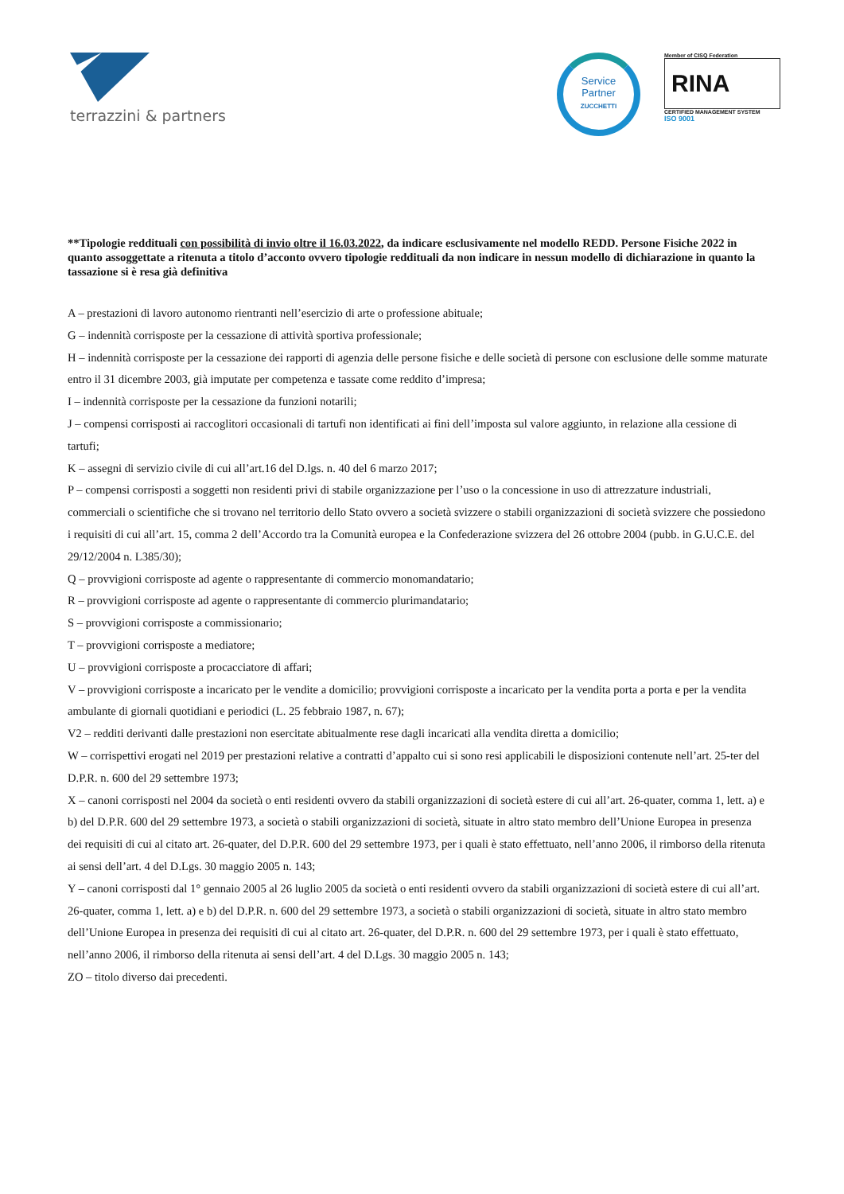terrazzini & partners
Service
Partner
ZUCCHETTI
Member of CISQ Federation
RINA
CERTIFIED MANAGEMENT SYSTEM
ISO 9001
**Tipologie reddituali con possibilità di invio oltre il 16.03.2022, da indicare esclusivamente nel modello REDD. Persone Fisiche 2022 in quanto assoggettate a ritenuta a titolo d’acconto ovvero tipologie reddituali da non indicare in nessun modello di dichiarazione in quanto la tassazione si è resa già definitiva
A – prestazioni di lavoro autonomo rientranti nell’esercizio di arte o professione abituale;
G – indennità corrisposte per la cessazione di attività sportiva professionale;
H – indennità corrisposte per la cessazione dei rapporti di agenzia delle persone fisiche e delle società di persone con esclusione delle somme maturate entro il 31 dicembre 2003, già imputate per competenza e tassate come reddito d’impresa;
I – indennità corrisposte per la cessazione da funzioni notarili;
J – compensi corrisposti ai raccoglitori occasionali di tartufi non identificati ai fini dell’imposta sul valore aggiunto, in relazione alla cessione di tartufi;
K – assegni di servizio civile di cui all’art.16 del D.lgs. n. 40 del 6 marzo 2017;
P – compensi corrisposti a soggetti non residenti privi di stabile organizzazione per l’uso o la concessione in uso di attrezzature industriali, commerciali o scientifiche che si trovano nel territorio dello Stato ovvero a società svizzere o stabili organizzazioni di società svizzere che possiedono i requisiti di cui all’art. 15, comma 2 dell’Accordo tra la Comunità europea e la Confederazione svizzera del 26 ottobre 2004 (pubb. in G.U.C.E. del 29/12/2004 n. L385/30);
Q – provvigioni corrisposte ad agente o rappresentante di commercio monomandatario;
R – provvigioni corrisposte ad agente o rappresentante di commercio plurimandatario;
S – provvigioni corrisposte a commissionario;
T – provvigioni corrisposte a mediatore;
U – provvigioni corrisposte a procacciatore di affari;
V – provvigioni corrisposte a incaricato per le vendite a domicilio; provvigioni corrisposte a incaricato per la vendita porta a porta e per la vendita ambulante di giornali quotidiani e periodici (L. 25 febbraio 1987, n. 67);
V2 – redditi derivanti dalle prestazioni non esercitate abitualmente rese dagli incaricati alla vendita diretta a domicilio;
W – corrispettivi erogati nel 2019 per prestazioni relative a contratti d’appalto cui si sono resi applicabili le disposizioni contenute nell’art. 25-ter del D.P.R. n. 600 del 29 settembre 1973;
X – canoni corrisposti nel 2004 da società o enti residenti ovvero da stabili organizzazioni di società estere di cui all’art. 26-quater, comma 1, lett. a) e b) del D.P.R. 600 del 29 settembre 1973, a società o stabili organizzazioni di società, situate in altro stato membro dell’Unione Europea in presenza dei requisiti di cui al citato art. 26-quater, del D.P.R. 600 del 29 settembre 1973, per i quali è stato effettuato, nell’anno 2006, il rimborso della ritenuta ai sensi dell’art. 4 del D.Lgs. 30 maggio 2005 n. 143;
Y – canoni corrisposti dal 1° gennaio 2005 al 26 luglio 2005 da società o enti residenti ovvero da stabili organizzazioni di società estere di cui all’art. 26-quater, comma 1, lett. a) e b) del D.P.R. n. 600 del 29 settembre 1973, a società o stabili organizzazioni di società, situate in altro stato membro dell’Unione Europea in presenza dei requisiti di cui al citato art. 26-quater, del D.P.R. n. 600 del 29 settembre 1973, per i quali è stato effettuato, nell’anno 2006, il rimborso della ritenuta ai sensi dell’art. 4 del D.Lgs. 30 maggio 2005 n. 143;
ZO – titolo diverso dai precedenti.